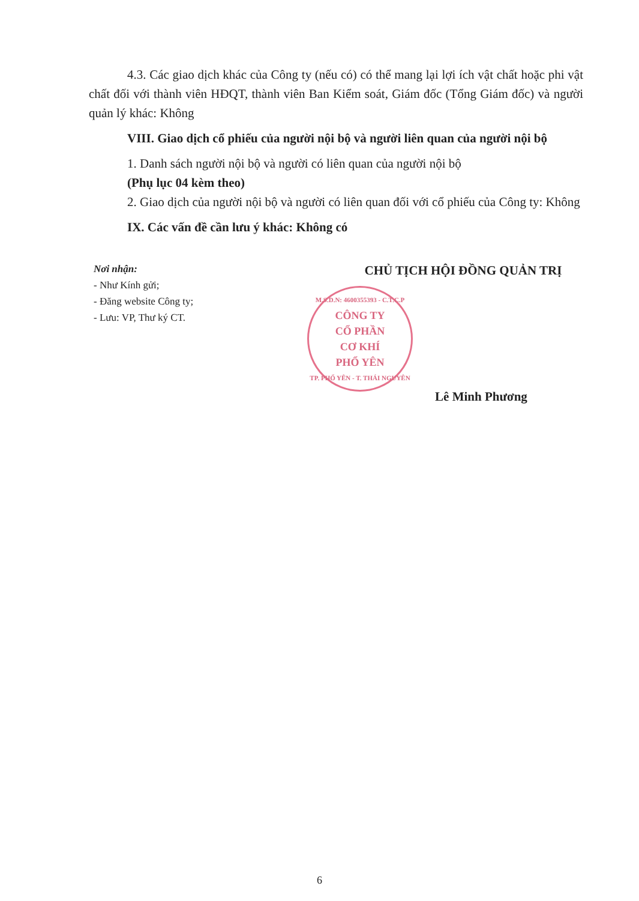4.3. Các giao dịch khác của Công ty (nếu có) có thể mang lại lợi ích vật chất hoặc phi vật chất đối với thành viên HĐQT, thành viên Ban Kiểm soát, Giám đốc (Tổng Giám đốc) và người quản lý khác: Không
VIII. Giao dịch cổ phiếu của người nội bộ và người liên quan của người nội bộ
1. Danh sách người nội bộ và người có liên quan của người nội bộ
(Phụ lục 04 kèm theo)
2. Giao dịch của người nội bộ và người có liên quan đối với cổ phiếu của Công ty: Không
IX. Các vấn đề cần lưu ý khác: Không có
Nơi nhận:
- Như Kính gửi;
- Đăng website Công ty;
- Lưu: VP, Thư ký CT.
CHỦ TỊCH HỘI ĐỒNG QUẢN TRỊ
M.S.D.N: 4600355393 - C.T.C.P
CÔNG TY
CỔ PHẦN
CƠ KHÍ
PHỔ YÊN
TP. PHỔ YÊN - T. THÁI NGUYÊN
Lê Minh Phương
6